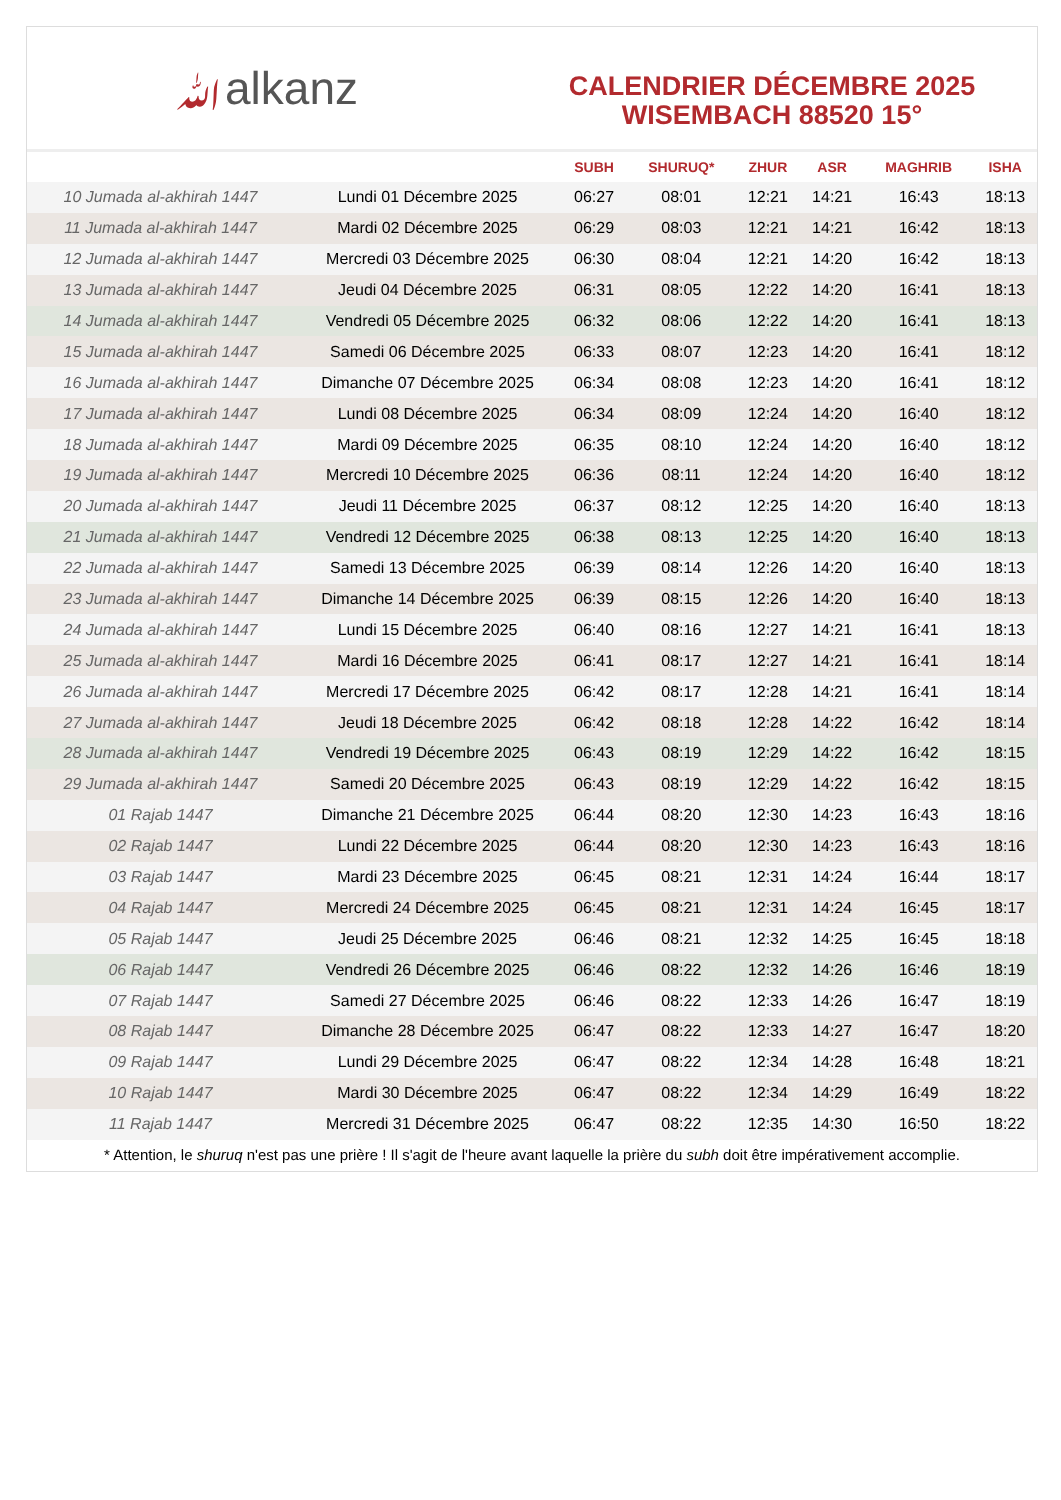ﷲalkanz
CALENDRIER DÉCEMBRE 2025
WISEMBACH 88520 15°
| | | SUBH | SHURUQ* | ZHUR | ASR | MAGHRIB | ISHA |
| --- | --- | --- | --- | --- | --- | --- | --- |
| 10 Jumada al-akhirah 1447 | Lundi 01 Décembre 2025 | 06:27 | 08:01 | 12:21 | 14:21 | 16:43 | 18:13 |
| 11 Jumada al-akhirah 1447 | Mardi 02 Décembre 2025 | 06:29 | 08:03 | 12:21 | 14:21 | 16:42 | 18:13 |
| 12 Jumada al-akhirah 1447 | Mercredi 03 Décembre 2025 | 06:30 | 08:04 | 12:21 | 14:20 | 16:42 | 18:13 |
| 13 Jumada al-akhirah 1447 | Jeudi 04 Décembre 2025 | 06:31 | 08:05 | 12:22 | 14:20 | 16:41 | 18:13 |
| 14 Jumada al-akhirah 1447 | Vendredi 05 Décembre 2025 | 06:32 | 08:06 | 12:22 | 14:20 | 16:41 | 18:13 |
| 15 Jumada al-akhirah 1447 | Samedi 06 Décembre 2025 | 06:33 | 08:07 | 12:23 | 14:20 | 16:41 | 18:12 |
| 16 Jumada al-akhirah 1447 | Dimanche 07 Décembre 2025 | 06:34 | 08:08 | 12:23 | 14:20 | 16:41 | 18:12 |
| 17 Jumada al-akhirah 1447 | Lundi 08 Décembre 2025 | 06:34 | 08:09 | 12:24 | 14:20 | 16:40 | 18:12 |
| 18 Jumada al-akhirah 1447 | Mardi 09 Décembre 2025 | 06:35 | 08:10 | 12:24 | 14:20 | 16:40 | 18:12 |
| 19 Jumada al-akhirah 1447 | Mercredi 10 Décembre 2025 | 06:36 | 08:11 | 12:24 | 14:20 | 16:40 | 18:12 |
| 20 Jumada al-akhirah 1447 | Jeudi 11 Décembre 2025 | 06:37 | 08:12 | 12:25 | 14:20 | 16:40 | 18:13 |
| 21 Jumada al-akhirah 1447 | Vendredi 12 Décembre 2025 | 06:38 | 08:13 | 12:25 | 14:20 | 16:40 | 18:13 |
| 22 Jumada al-akhirah 1447 | Samedi 13 Décembre 2025 | 06:39 | 08:14 | 12:26 | 14:20 | 16:40 | 18:13 |
| 23 Jumada al-akhirah 1447 | Dimanche 14 Décembre 2025 | 06:39 | 08:15 | 12:26 | 14:20 | 16:40 | 18:13 |
| 24 Jumada al-akhirah 1447 | Lundi 15 Décembre 2025 | 06:40 | 08:16 | 12:27 | 14:21 | 16:41 | 18:13 |
| 25 Jumada al-akhirah 1447 | Mardi 16 Décembre 2025 | 06:41 | 08:17 | 12:27 | 14:21 | 16:41 | 18:14 |
| 26 Jumada al-akhirah 1447 | Mercredi 17 Décembre 2025 | 06:42 | 08:17 | 12:28 | 14:21 | 16:41 | 18:14 |
| 27 Jumada al-akhirah 1447 | Jeudi 18 Décembre 2025 | 06:42 | 08:18 | 12:28 | 14:22 | 16:42 | 18:14 |
| 28 Jumada al-akhirah 1447 | Vendredi 19 Décembre 2025 | 06:43 | 08:19 | 12:29 | 14:22 | 16:42 | 18:15 |
| 29 Jumada al-akhirah 1447 | Samedi 20 Décembre 2025 | 06:43 | 08:19 | 12:29 | 14:22 | 16:42 | 18:15 |
| 01 Rajab 1447 | Dimanche 21 Décembre 2025 | 06:44 | 08:20 | 12:30 | 14:23 | 16:43 | 18:16 |
| 02 Rajab 1447 | Lundi 22 Décembre 2025 | 06:44 | 08:20 | 12:30 | 14:23 | 16:43 | 18:16 |
| 03 Rajab 1447 | Mardi 23 Décembre 2025 | 06:45 | 08:21 | 12:31 | 14:24 | 16:44 | 18:17 |
| 04 Rajab 1447 | Mercredi 24 Décembre 2025 | 06:45 | 08:21 | 12:31 | 14:24 | 16:45 | 18:17 |
| 05 Rajab 1447 | Jeudi 25 Décembre 2025 | 06:46 | 08:21 | 12:32 | 14:25 | 16:45 | 18:18 |
| 06 Rajab 1447 | Vendredi 26 Décembre 2025 | 06:46 | 08:22 | 12:32 | 14:26 | 16:46 | 18:19 |
| 07 Rajab 1447 | Samedi 27 Décembre 2025 | 06:46 | 08:22 | 12:33 | 14:26 | 16:47 | 18:19 |
| 08 Rajab 1447 | Dimanche 28 Décembre 2025 | 06:47 | 08:22 | 12:33 | 14:27 | 16:47 | 18:20 |
| 09 Rajab 1447 | Lundi 29 Décembre 2025 | 06:47 | 08:22 | 12:34 | 14:28 | 16:48 | 18:21 |
| 10 Rajab 1447 | Mardi 30 Décembre 2025 | 06:47 | 08:22 | 12:34 | 14:29 | 16:49 | 18:22 |
| 11 Rajab 1447 | Mercredi 31 Décembre 2025 | 06:47 | 08:22 | 12:35 | 14:30 | 16:50 | 18:22 |
* Attention, le shuruq n'est pas une prière ! Il s'agit de l'heure avant laquelle la prière du subh doit être impérativement accomplie.